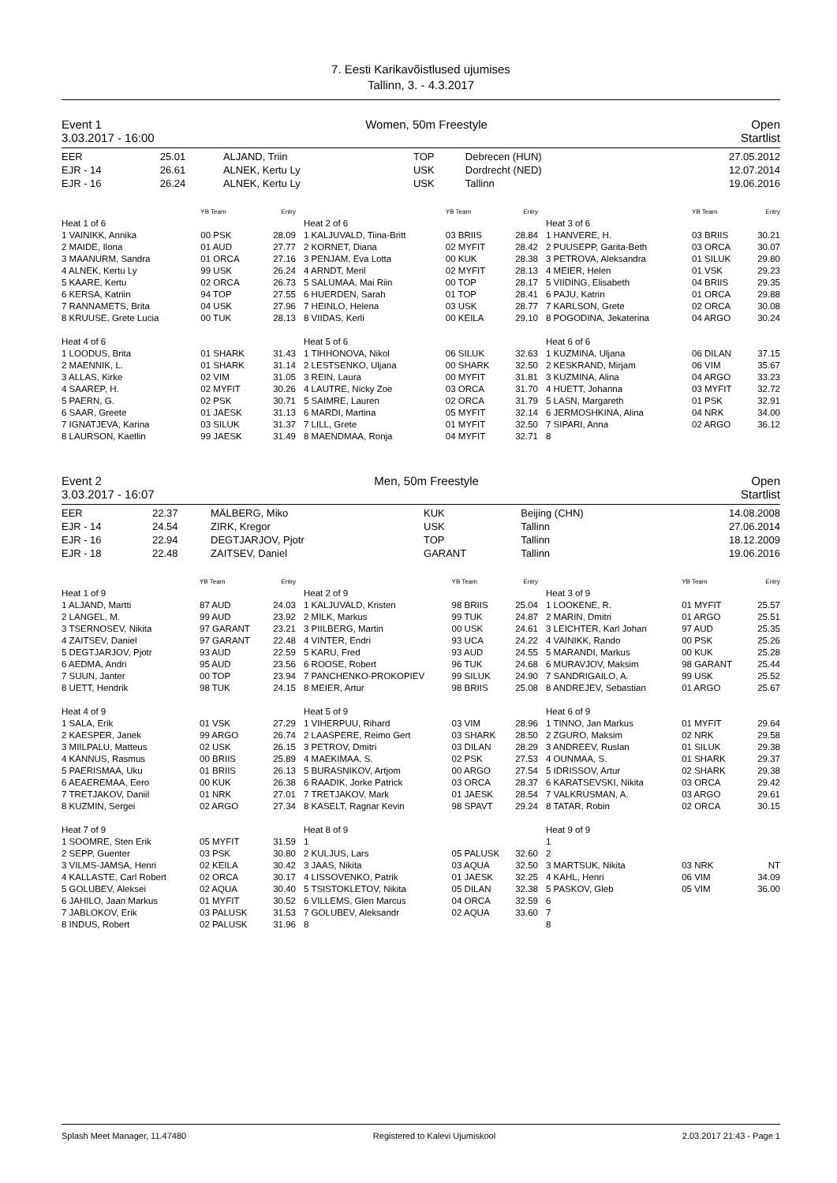7. Eesti Karikavõistlused ujumises
Tallinn, 3. - 4.3.2017
Event 1 Women, 50m Freestyle Open
3.03.2017 - 16:00 Startlist
| EER | 25.01 | ALJAND, Triin | TOP | Debrecen (HUN) | 27.05.2012 |
| EJR - 14 | 26.61 | ALNEK, Kertu Ly | USK | Dordrecht (NED) | 12.07.2014 |
| EJR - 16 | 26.24 | ALNEK, Kertu Ly | USK | Tallinn | 19.06.2016 |
| | YB Team | Entry |
| Heat 1 of 6 | | |
| 1 VAINIKK, Annika | 00 PSK | 28.09 |
| 2 MAIDE, Ilona | 01 AUD | 27.77 |
| 3 MAANURM, Sandra | 01 ORCA | 27.16 |
| 4 ALNEK, Kertu Ly | 99 USK | 26.24 |
| 5 KAARE, Kertu | 02 ORCA | 26.73 |
| 6 KERSA, Katriin | 94 TOP | 27.55 |
| 7 RANNAMETS, Brita | 04 USK | 27.96 |
| 8 KRUUSE, Grete Lucia | 00 TUK | 28.13 |
| Heat 4 of 6 | | |
| 1 LOODUS, Brita | 01 SHARK | 31.43 |
| 2 MAENNIK, L. | 01 SHARK | 31.14 |
| 3 ALLAS, Kirke | 02 VIM | 31.05 |
| 4 SAAREP, H. | 02 MYFIT | 30.26 |
| 5 PAERN, G. | 02 PSK | 30.71 |
| 6 SAAR, Greete | 01 JAESK | 31.13 |
| 7 IGNATJEVA, Karina | 03 SILUK | 31.37 |
| 8 LAURSON, Kaetlin | 99 JAESK | 31.49 |
| | YB Team | Entry |
| Heat 2 of 6 | | |
| 1 KALJUVALD, Tiina-Britt | 03 BRIIS | 28.84 |
| 2 KORNET, Diana | 02 MYFIT | 28.42 |
| 3 PENJAM, Eva Lotta | 00 KUK | 28.38 |
| 4 ARNDT, Meril | 02 MYFIT | 28.13 |
| 5 SALUMAA, Mai Riin | 00 TOP | 28.17 |
| 6 HUERDEN, Sarah | 01 TOP | 28.41 |
| 7 HEINLO, Helena | 03 USK | 28.77 |
| 8 VIIDAS, Kerli | 00 KEILA | 29.10 |
| Heat 5 of 6 | | |
| 1 TIHHONOVA, Nikol | 06 SILUK | 32.63 |
| 2 LESTSENKO, Uljana | 00 SHARK | 32.50 |
| 3 REIN, Laura | 00 MYFIT | 31.81 |
| 4 LAUTRE, Nicky Zoe | 03 ORCA | 31.70 |
| 5 SAIMRE, Lauren | 02 ORCA | 31.79 |
| 6 MARDI, Martina | 05 MYFIT | 32.14 |
| 7 LILL, Grete | 01 MYFIT | 32.50 |
| 8 MAENDMAA, Ronja | 04 MYFIT | 32.71 |
| | YB Team | Entry |
| Heat 3 of 6 | | |
| 1 HANVERE, H. | 03 BRIIS | 30.21 |
| 2 PUUSEPP, Garita-Beth | 03 ORCA | 30.07 |
| 3 PETROVA, Aleksandra | 01 SILUK | 29.80 |
| 4 MEIER, Helen | 01 VSK | 29.23 |
| 5 VIIDING, Elisabeth | 04 BRIIS | 29.35 |
| 6 PAJU, Katrin | 01 ORCA | 29.88 |
| 7 KARLSON, Grete | 02 ORCA | 30.08 |
| 8 POGODINA, Jekaterina | 04 ARGO | 30.24 |
| Heat 6 of 6 | | |
| 1 KUZMINA, Uljana | 06 DILAN | 37.15 |
| 2 KESKRAND, Mirjam | 06 VIM | 35.67 |
| 3 KUZMINA, Alina | 04 ARGO | 33.23 |
| 4 HUETT, Johanna | 03 MYFIT | 32.72 |
| 5 LASN, Margareth | 01 PSK | 32.91 |
| 6 JERMOSHKINA, Alina | 04 NRK | 34.00 |
| 7 SIPARI, Anna | 02 ARGO | 36.12 |
| 8 | | |
Event 2 Men, 50m Freestyle Open
3.03.2017 - 16:07 Startlist
| EER | 22.37 | MÄLBERG, Miko | KUK | Beijing (CHN) | 14.08.2008 |
| EJR - 14 | 24.54 | ZIRK, Kregor | USK | Tallinn | 27.06.2014 |
| EJR - 16 | 22.94 | DEGTJARJOV, Pjotr | TOP | Tallinn | 18.12.2009 |
| EJR - 18 | 22.48 | ZAITSEV, Daniel | GARANT | Tallinn | 19.06.2016 |
| | YB Team | Entry |
| Heat 1 of 9 | | |
| 1 ALJAND, Martti | 87 AUD | 24.03 |
| 2 LANGEL, M. | 99 AUD | 23.92 |
| 3 TSERNOSEV, Nikita | 97 GARANT | 23.21 |
| 4 ZAITSEV, Daniel | 97 GARANT | 22.48 |
| 5 DEGTJARJOV, Pjotr | 93 AUD | 22.59 |
| 6 AEDMA, Andri | 95 AUD | 23.56 |
| 7 SUUN, Janter | 00 TOP | 23.94 |
| 8 UETT, Hendrik | 98 TUK | 24.15 |
| Heat 4 of 9 | | |
| 1 SALA, Erik | 01 VSK | 27.29 |
| 2 KAESPER, Janek | 99 ARGO | 26.74 |
| 3 MIILPALU, Matteus | 02 USK | 26.15 |
| 4 KANNUS, Rasmus | 00 BRIIS | 25.89 |
| 5 PAERISMAA, Uku | 01 BRIIS | 26.13 |
| 6 AEAEREMAA, Eero | 00 KUK | 26.38 |
| 7 TRETJAKOV, Daniil | 01 NRK | 27.01 |
| 8 KUZMIN, Sergei | 02 ARGO | 27.34 |
| Heat 7 of 9 | | |
| 1 SOOMRE, Sten Erik | 05 MYFIT | 31.59 |
| 2 SEPP, Guenter | 03 PSK | 30.80 |
| 3 VILMS-JAMSA, Henri | 02 KEILA | 30.42 |
| 4 KALLASTE, Carl Robert | 02 ORCA | 30.17 |
| 5 GOLUBEV, Aleksei | 02 AQUA | 30.40 |
| 6 JAHILO, Jaan Markus | 01 MYFIT | 30.52 |
| 7 JABLOKOV, Erik | 03 PALUSK | 31.53 |
| 8 INDUS, Robert | 02 PALUSK | 31.96 |
| | YB Team | Entry |
| Heat 2 of 9 | | |
| 1 KALJUVALD, Kristen | 98 BRIIS | 25.04 |
| 2 MILK, Markus | 99 TUK | 24.87 |
| 3 PIILBERG, Martin | 00 USK | 24.61 |
| 4 VINTER, Endri | 93 UCA | 24.22 |
| 5 KARU, Fred | 93 AUD | 24.55 |
| 6 ROOSE, Robert | 96 TUK | 24.68 |
| 7 PANCHENKO-PROKOPIEV | 99 SILUK | 24.90 |
| 8 MEIER, Artur | 98 BRIIS | 25.08 |
| Heat 5 of 9 | | |
| 1 VIHERPUU, Rihard | 03 VIM | 28.96 |
| 2 LAASPERE, Reimo Gert | 03 SHARK | 28.50 |
| 3 PETROV, Dmitri | 03 DILAN | 28.29 |
| 4 MAEKIMAA, S. | 02 PSK | 27.53 |
| 5 BURASNIKOV, Artjom | 00 ARGO | 27.54 |
| 6 RAADIK, Jorke Patrick | 03 ORCA | 28.37 |
| 7 TRETJAKOV, Mark | 01 JAESK | 28.54 |
| 8 KASELT, Ragnar Kevin | 98 SPAVT | 29.24 |
| Heat 8 of 9 | | |
| 1 | | |
| 2 KULJUS, Lars | 05 PALUSK | 32.60 |
| 3 JAAS, Nikita | 03 AQUA | 32.50 |
| 4 LISSOVENKO, Patrik | 01 JAESK | 32.25 |
| 5 TSISTOKLETOV, Nikita | 05 DILAN | 32.38 |
| 6 VILLEMS, Glen Marcus | 04 ORCA | 32.59 |
| 7 GOLUBEV, Aleksandr | 02 AQUA | 33.60 |
| 8 | | |
| | YB Team | Entry |
| Heat 3 of 9 | | |
| 1 LOOKENE, R. | 01 MYFIT | 25.57 |
| 2 MARIN, Dmitri | 01 ARGO | 25.51 |
| 3 LEICHTER, Karl Johan | 97 AUD | 25.35 |
| 4 VAINIKK, Rando | 00 PSK | 25.26 |
| 5 MARANDI, Markus | 00 KUK | 25.28 |
| 6 MURAVJOV, Maksim | 98 GARANT | 25.44 |
| 7 SANDRIGAILO, A. | 99 USK | 25.52 |
| 8 ANDREJEV, Sebastian | 01 ARGO | 25.67 |
| Heat 6 of 9 | | |
| 1 TINNO, Jan Markus | 01 MYFIT | 29.64 |
| 2 ZGURO, Maksim | 02 NRK | 29.58 |
| 3 ANDREEV, Ruslan | 01 SILUK | 29.38 |
| 4 OUNMAA, S. | 01 SHARK | 29.37 |
| 5 IDRISSOV, Artur | 02 SHARK | 29.38 |
| 6 KARATSEVSKI, Nikita | 03 ORCA | 29.42 |
| 7 VALKRUSMAN, A. | 03 ARGO | 29.61 |
| 8 TATAR, Robin | 02 ORCA | 30.15 |
| Heat 9 of 9 | | |
| 1 | | |
| 2 | | |
| 3 MARTSUK, Nikita | 03 NRK | NT |
| 4 KAHL, Henri | 06 VIM | 34.09 |
| 5 PASKOV, Gleb | 05 VIM | 36.00 |
| 6 | | |
| 7 | | |
| 8 | | |
Splash Meet Manager, 11.47480 Registered to Kalevi Ujumiskool 2.03.2017 21:43 - Page 1